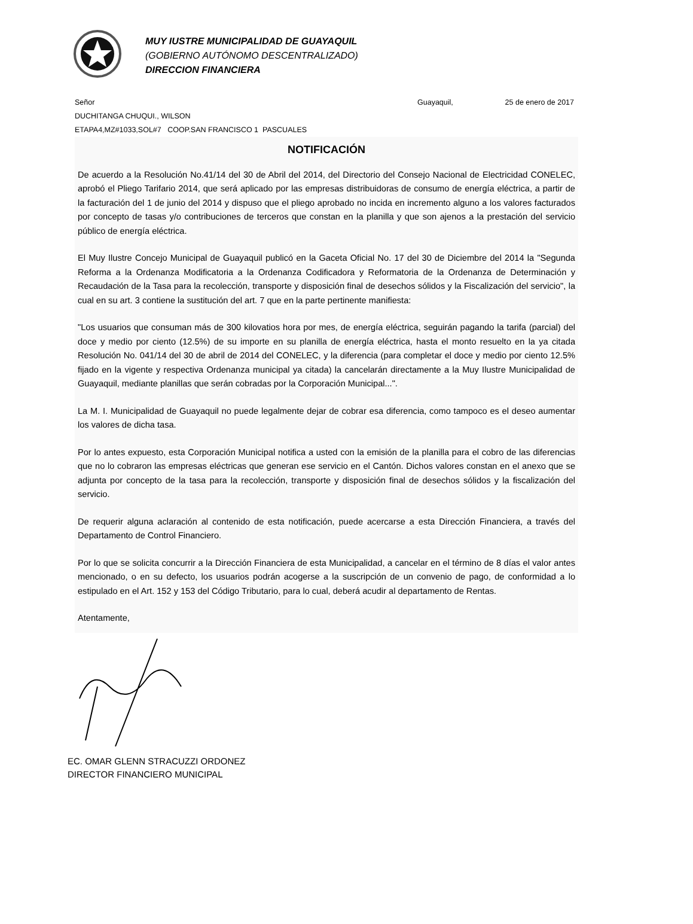MUY IUSTRE MUNICIPALIDAD DE GUAYAQUIL
(GOBIERNO AUTÓNOMO DESCENTRALIZADO)
DIRECCION FINANCIERA
Señor Guayaquil, 25 de enero de 2017
DUCHITANGA CHUQUI., WILSON
ETAPA4,MZ#1033,SOL#7 COOP.SAN FRANCISCO 1 PASCUALES
NOTIFICACIÓN
De acuerdo a la Resolución No.41/14 del 30 de Abril del 2014, del Directorio del Consejo Nacional de Electricidad CONELEC, aprobó el Pliego Tarifario 2014, que será aplicado por las empresas distribuidoras de consumo de energía eléctrica, a partir de la facturación del 1 de junio del 2014 y dispuso que el pliego aprobado no incida en incremento alguno a los valores facturados por concepto de tasas y/o contribuciones de terceros que constan en la planilla y que son ajenos a la prestación del servicio público de energía eléctrica.
El Muy Ilustre Concejo Municipal de Guayaquil publicó en la Gaceta Oficial No. 17 del 30 de Diciembre del 2014 la "Segunda Reforma a la Ordenanza Modificatoria a la Ordenanza Codificadora y Reformatoria de la Ordenanza de Determinación y Recaudación de la Tasa para la recolección, transporte y disposición final de desechos sólidos y la Fiscalización del servicio", la cual en su art. 3 contiene la sustitución del art. 7 que en la parte pertinente manifiesta:
"Los usuarios que consuman más de 300 kilovatios hora por mes, de energía eléctrica, seguirán pagando la tarifa (parcial) del doce y medio por ciento (12.5%) de su importe en su planilla de energía eléctrica, hasta el monto resuelto en la ya citada Resolución No. 041/14 del 30 de abril de 2014 del CONELEC, y la diferencia (para completar el doce y medio por ciento 12.5% fijado en la vigente y respectiva Ordenanza municipal ya citada) la cancelarán directamente a la Muy Ilustre Municipalidad de Guayaquil, mediante planillas que serán cobradas por la Corporación Municipal...".
La M. I. Municipalidad de Guayaquil no puede legalmente dejar de cobrar esa diferencia, como tampoco es el deseo aumentar los valores de dicha tasa.
Por lo antes expuesto, esta Corporación Municipal notifica a usted con la emisión de la planilla para el cobro de las diferencias que no lo cobraron las empresas eléctricas que generan ese servicio en el Cantón. Dichos valores constan en el anexo que se adjunta por concepto de la tasa para la recolección, transporte y disposición final de desechos sólidos y la fiscalización del servicio.
De requerir alguna aclaración al contenido de esta notificación, puede acercarse a esta Dirección Financiera, a través del Departamento de Control Financiero.
Por lo que se solicita concurrir a la Dirección Financiera de esta Municipalidad, a cancelar en el término de 8 días el valor antes mencionado, o en su defecto, los usuarios podrán acogerse a la suscripción de un convenio de pago, de conformidad a lo estipulado en el Art. 152 y 153 del Código Tributario, para lo cual, deberá acudir al departamento de Rentas.
Atentamente,
EC. OMAR GLENN STRACUZZI ORDONEZ
DIRECTOR FINANCIERO MUNICIPAL